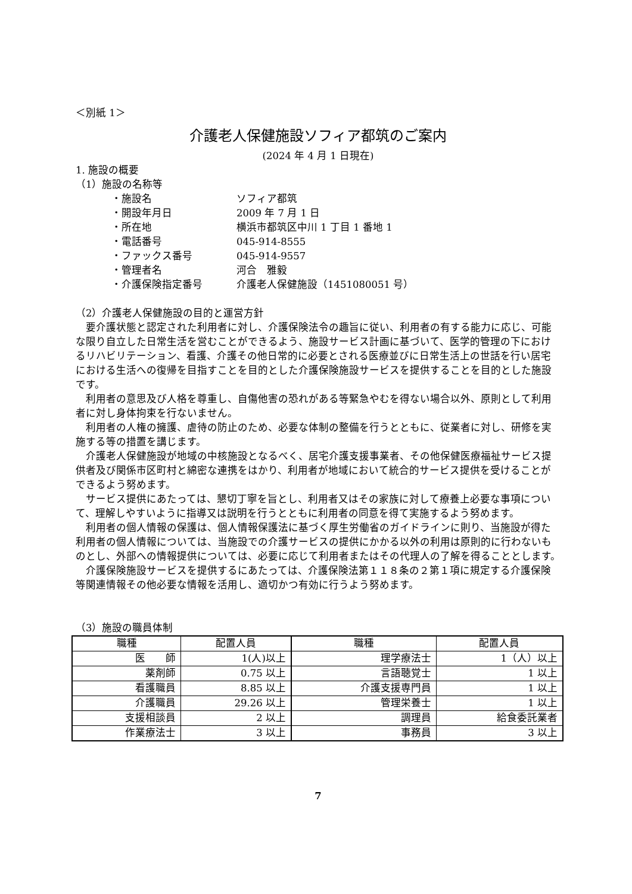＜別紙 1＞
介護老人保健施設ソフィア都筑のご案内
(2024 年 4 月 1 日現在)
1. 施設の概要
（1）施設の名称等
・施設名 ソフィア都筑
・開設年月日 2009 年 7 月 1 日
・所在地 横浜市都筑区中川 1 丁目 1 番地 1
・電話番号 045-914-8555
・ファックス番号 045-914-9557
・管理者名 河合　雅毅
・介護保険指定番号 介護老人保健施設（1451080051 号）
（2）介護老人保健施設の目的と運営方針
要介護状態と認定された利用者に対し、介護保険法令の趣旨に従い、利用者の有する能力に応じ、可能な限り自立した日常生活を営むことができるよう、施設サービス計画に基づいて、医学的管理の下におけるリハビリテーション、看護、介護その他日常的に必要とされる医療並びに日常生活上の世話を行い居宅における生活への復帰を目指すことを目的とした介護保険施設サービスを提供することを目的とした施設です。
利用者の意思及び人格を尊重し、自傷他害の恐れがある等緊急やむを得ない場合以外、原則として利用者に対し身体拘束を行ないません。
利用者の人権の擁護、虐待の防止のため、必要な体制の整備を行うとともに、従業者に対し、研修を実施する等の措置を講じます。
介護老人保健施設が地域の中核施設となるべく、居宅介護支援事業者、その他保健医療福祉サービス提供者及び関係市区町村と綿密な連携をはかり、利用者が地域において統合的サービス提供を受けることができるよう努めます。
サービス提供にあたっては、懇切丁寧を旨とし、利用者又はその家族に対して療養上必要な事項について、理解しやすいように指導又は説明を行うとともに利用者の同意を得て実施するよう努めます。
利用者の個人情報の保護は、個人情報保護法に基づく厚生労働省のガイドラインに則り、当施設が得た利用者の個人情報については、当施設での介護サービスの提供にかかる以外の利用は原則的に行わないものとし、外部への情報提供については、必要に応じて利用者またはその代理人の了解を得ることとします。
介護保険施設サービスを提供するにあたっては、介護保険法第１１８条の２第１項に規定する介護保険等関連情報その他必要な情報を活用し、適切かつ有効に行うよう努めます。
（3）施設の職員体制
| 職種 | 配置人員 | 職種 | 配置人員 |
| --- | --- | --- | --- |
| 医 師 | 1(人)以上 | 理学療法士 | 1（人）以上 |
| 薬剤師 | 0.75 以上 | 言語聴覚士 | 1 以上 |
| 看護職員 | 8.85 以上 | 介護支援専門員 | 1 以上 |
| 介護職員 | 29.26 以上 | 管理栄養士 | 1 以上 |
| 支援相談員 | 2 以上 | 調理員 | 給食委託業者 |
| 作業療法士 | 3 以上 | 事務員 | 3 以上 |
7